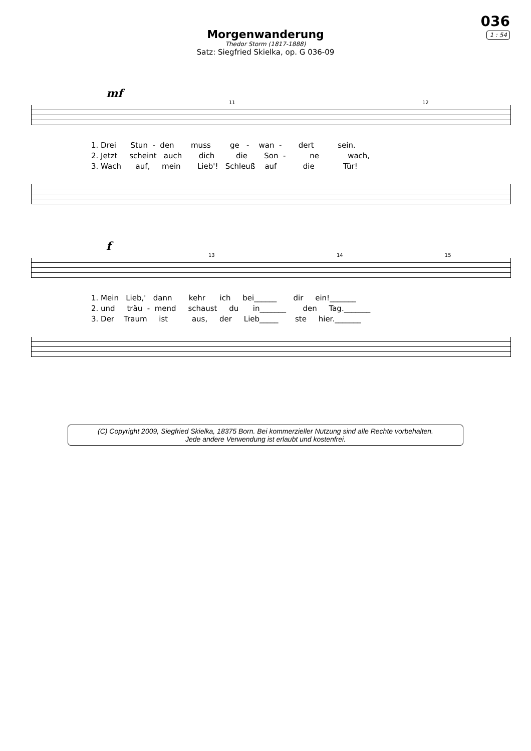036
1 : 54
Morgenwanderung
Thedor Storm (1817-1888)
Satz: Siegfried Skielka, op. G 036-09
mf
11 12
1. Drei Stun - den muss ge - wan - dert sein. 2. Jetzt scheint auch dich die Son - ne wach, 3. Wach auf, mein Lieb'! Schleuß auf die Tür!
f
13 14 15
1. Mein Lieb,' dann kehr ich bei______ dir ein!_______ 2. und träu - mend schaust du in_______ den Tag._______ 3. Der Traum ist aus, der Lieb_____ ste hier._______
(C) Copyright 2009, Siegfried Skielka, 18375 Born. Bei kommerzieller Nutzung sind alle Rechte vorbehalten.
Jede andere Verwendung ist erlaubt und kostenfrei.